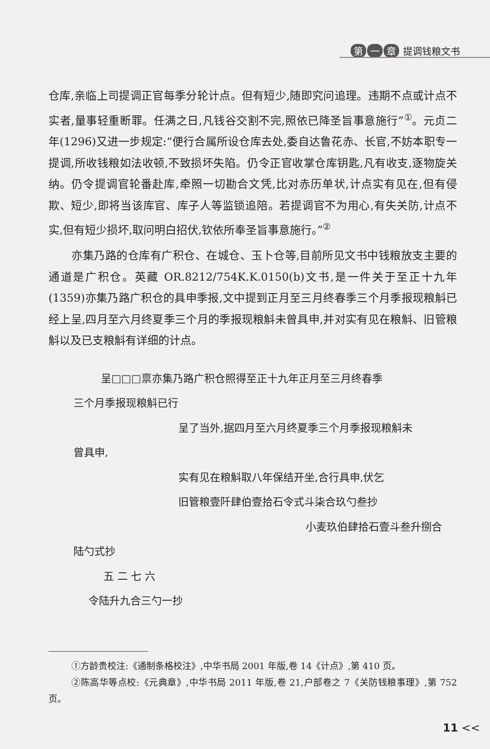第 一 章 提调钱粮文书
仓库,亲临上司提调正官每季分轮计点。但有短少,随即究问追理。违期不点或计点不实者,量事轻重断罪。任满之日,凡钱谷交割不完,照依已降圣旨事意施行”<sup>①</sup>。元贞二年(1296)又进一步规定:“便行合属所设仓库去处,委自达鲁花赤、长官,不妨本职专一提调,所收钱粮如法收顿,不致损坏失陷。仍令正官收掌仓库钥匙,凡有收支,逐物旋关纳。仍令提调官轮番赴库,牵照一切勘合文凭,比对赤历单状,计点实有见在,但有侵欺、短少,即将当该库官、库子人等监锁追陪。若提调官不为用心,有失关防,计点不实,但有短少损坏,取问明白招伏,钦依所奉圣旨事意施行。”<sup>②</sup>
亦集乃路的仓库有广积仓、在城仓、玉卜仓等,目前所见文书中钱粮放支主要的通道是广积仓。英藏 OR.8212/754K.K.0150(b)文书,是一件关于至正十九年(1359)亦集乃路广积仓的具申季报,文中提到正月至三月终春季三个月季报现粮斛已经上呈,四月至六月终夏季三个月的季报现粮斛未曾具申,并对实有见在粮斛、旧管粮斛以及已支粮斛有详细的计点。
呈□□□禀亦集乃路广积仓照得至正十九年正月至三月终春季
三个月季报现粮斛已行
呈了当外,据四月至六月终夏季三个月季报现粮斛未
曾具申,
实有见在粮斛取八年保结开坐,合行具申,伏乞
旧管粮壹阡肆伯壹拾石令式斗柒合玖勺叁抄
小麦玖伯肆拾石壹斗叁升捌合
陆勺式抄
五 二 七 六
令陆升九合三勺一抄
①方龄贵校注:《通制条格校注》,中华书局 2001 年版,卷 14《计点》,第 410 页。
②陈高华等点校:《元典章》,中华书局 2011 年版,卷 21,户部卷之 7《关防钱粮事理》,第 752 页。
11 <<